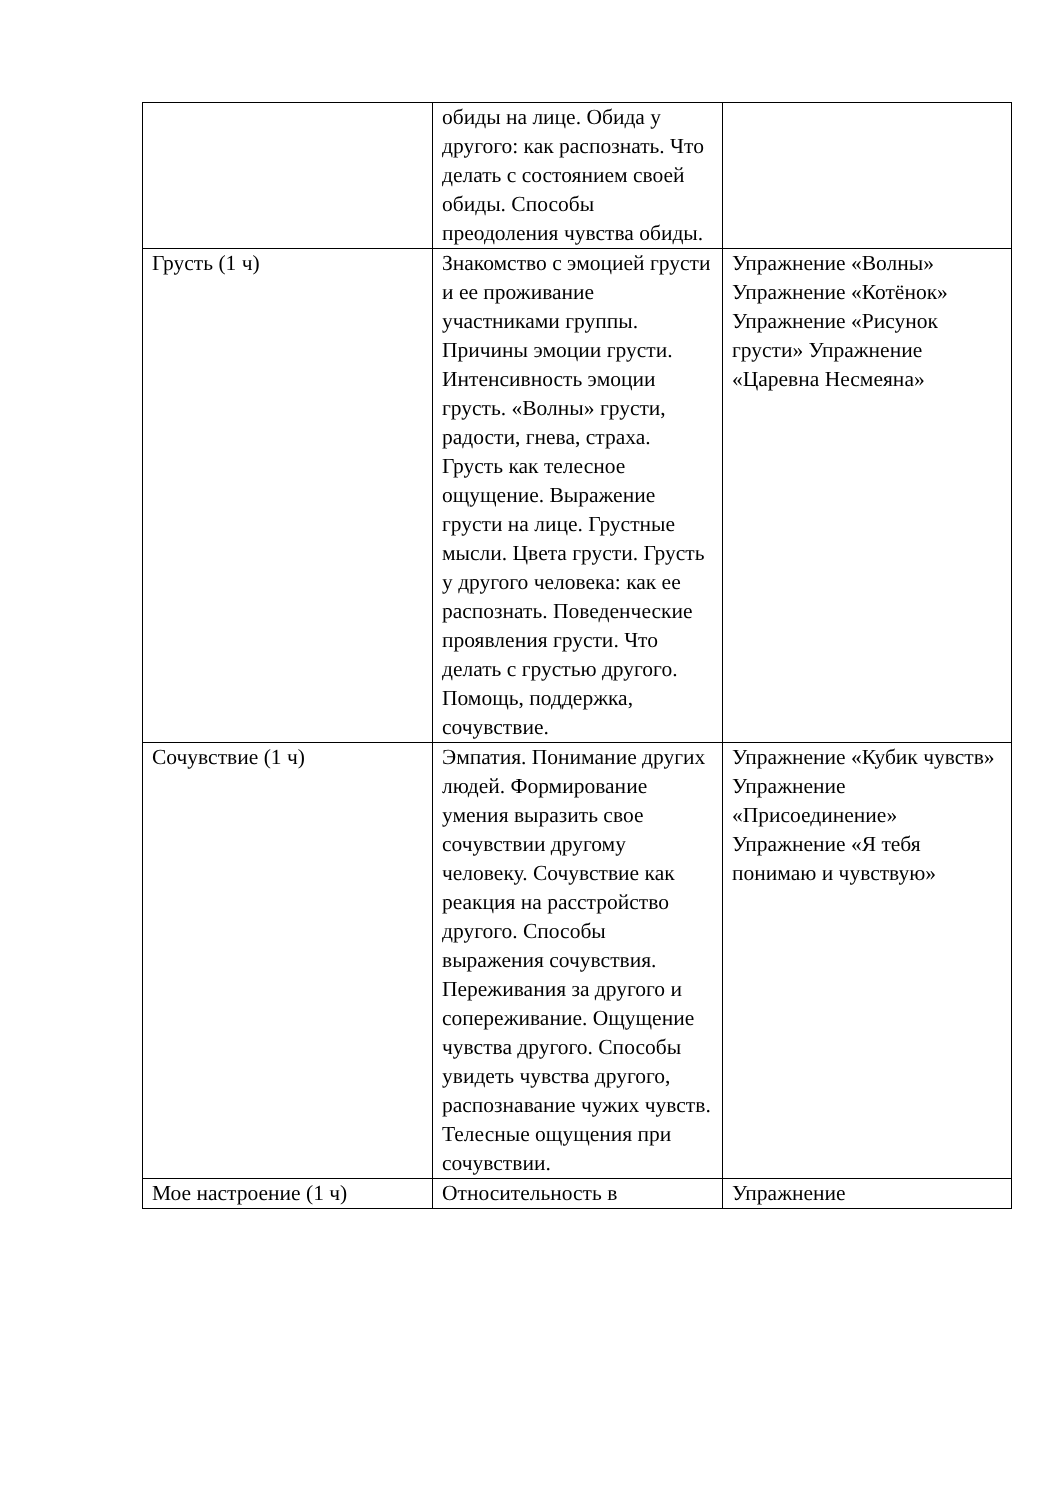| | обиды на лице. Обида у другого: как распознать. Что делать с состоянием своей обиды. Способы преодоления чувства обиды. | |
| Грусть (1 ч) | Знакомство с эмоцией грусти и ее проживание участниками группы. Причины эмоции грусти. Интенсивность эмоции грусть. «Волны» грусти, радости, гнева, страха. Грусть как телесное ощущение. Выражение грусти на лице. Грустные мысли. Цвета грусти. Грусть у другого человека: как ее распознать. Поведенческие проявления грусти. Что делать с грустью другого. Помощь, поддержка, сочувствие. | Упражнение «Волны» Упражнение «Котёнок» Упражнение «Рисунок грусти» Упражнение «Царевна Несмеяна» |
| Сочувствие (1 ч) | Эмпатия. Понимание других людей. Формирование умения выразить свое сочувствии другому человеку. Сочувствие как реакция на расстройство другого. Способы выражения сочувствия. Переживания за другого и сопереживание. Ощущение чувства другого. Способы увидеть чувства другого, распознавание чужих чувств. Телесные ощущения при сочувствии. | Упражнение «Кубик чувств» Упражнение «Присоединение» Упражнение «Я тебя понимаю и чувствую» |
| Мое настроение (1 ч) | Относительность в | Упражнение |